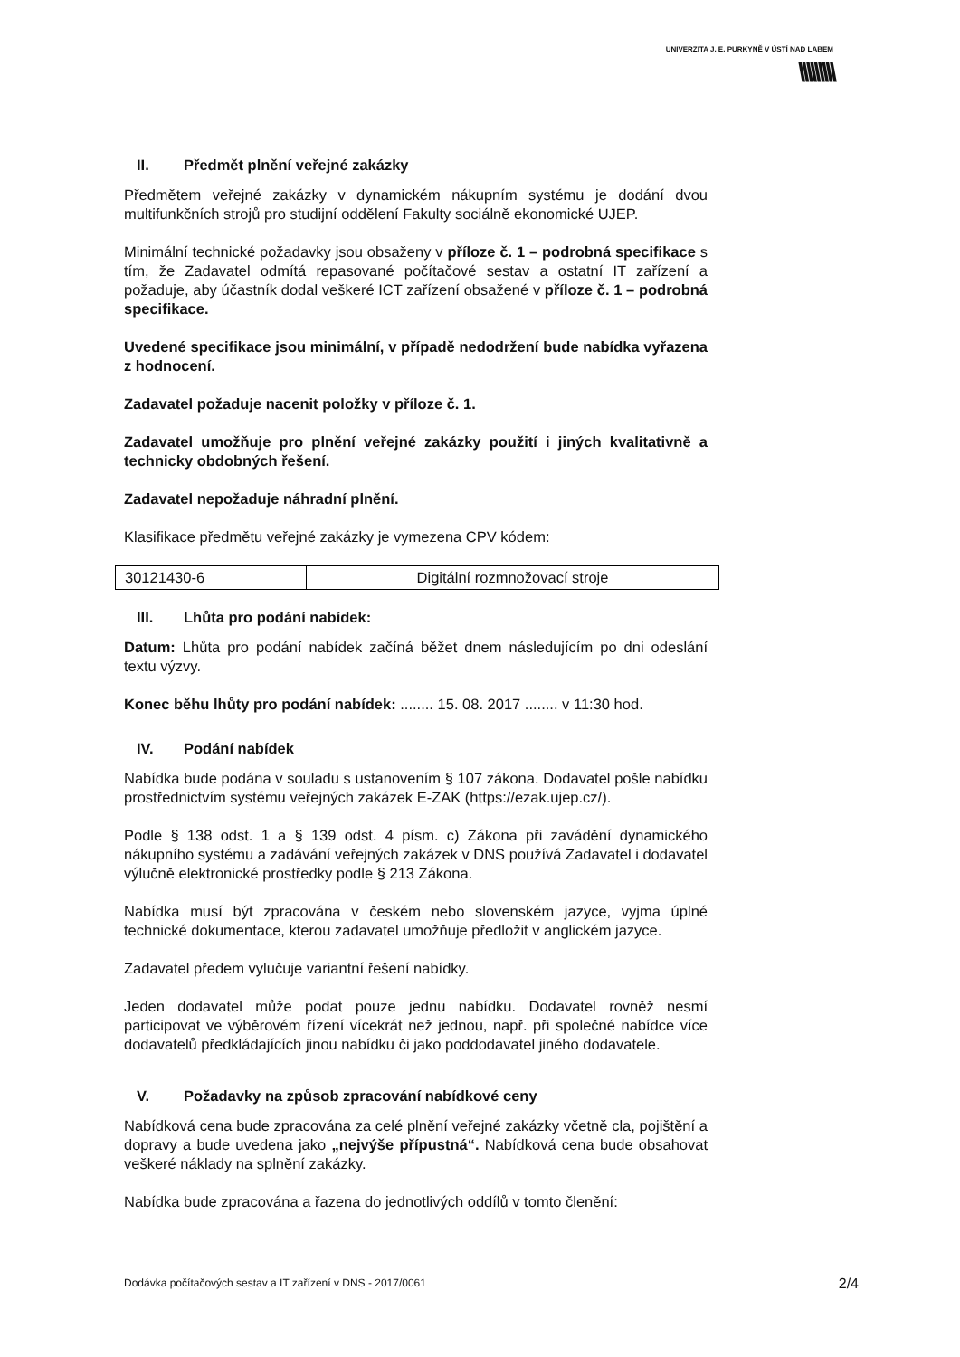UNIVERZITA J. E. PURKYNĚ V ÚSTÍ NAD LABEM
\\\\\\\\\
II. Předmět plnění veřejné zakázky
Předmětem veřejné zakázky v dynamickém nákupním systému je dodání dvou multifunkčních strojů pro studijní oddělení Fakulty sociálně ekonomické UJEP.
Minimální technické požadavky jsou obsaženy v příloze č. 1 – podrobná specifikace s tím, že Zadavatel odmítá repasované počítačové sestav a ostatní IT zařízení a požaduje, aby účastník dodal veškeré ICT zařízení obsažené v příloze č. 1 – podrobná specifikace.
Uvedené specifikace jsou minimální, v případě nedodržení bude nabídka vyřazena z hodnocení.
Zadavatel požaduje nacenit položky v příloze č. 1.
Zadavatel umožňuje pro plnění veřejné zakázky použití i jiných kvalitativně a technicky obdobných řešení.
Zadavatel nepožaduje náhradní plnění.
Klasifikace předmětu veřejné zakázky je vymezena CPV kódem:
| 30121430-6 | Digitální rozmnožovací stroje |
III. Lhůta pro podání nabídek:
Datum: Lhůta pro podání nabídek začíná běžet dnem následujícím po dni odeslání textu výzvy.
Konec běhu lhůty pro podání nabídek: ........ 15. 08. 2017 ........ v 11:30 hod.
IV. Podání nabídek
Nabídka bude podána v souladu s ustanovením § 107 zákona. Dodavatel pošle nabídku prostřednictvím systému veřejných zakázek E-ZAK (https://ezak.ujep.cz/).
Podle § 138 odst. 1 a § 139 odst. 4 písm. c) Zákona při zavádění dynamického nákupního systému a zadávání veřejných zakázek v DNS používá Zadavatel i dodavatel výlučně elektronické prostředky podle § 213 Zákona.
Nabídka musí být zpracována v českém nebo slovenském jazyce, vyjma úplné technické dokumentace, kterou zadavatel umožňuje předložit v anglickém jazyce.
Zadavatel předem vylučuje variantní řešení nabídky.
Jeden dodavatel může podat pouze jednu nabídku. Dodavatel rovněž nesmí participovat ve výběrovém řízení vícekrát než jednou, např. při společné nabídce více dodavatelů předkládajících jinou nabídku či jako poddodavatel jiného dodavatele.
V. Požadavky na způsob zpracování nabídkové ceny
Nabídková cena bude zpracována za celé plnění veřejné zakázky včetně cla, pojištění a dopravy a bude uvedena jako „nejvýše přípustná“. Nabídková cena bude obsahovat veškeré náklady na splnění zakázky.
Nabídka bude zpracována a řazena do jednotlivých oddílů v tomto členění:
Dodávka počítačových sestav a IT zařízení v DNS - 2017/0061 2/4